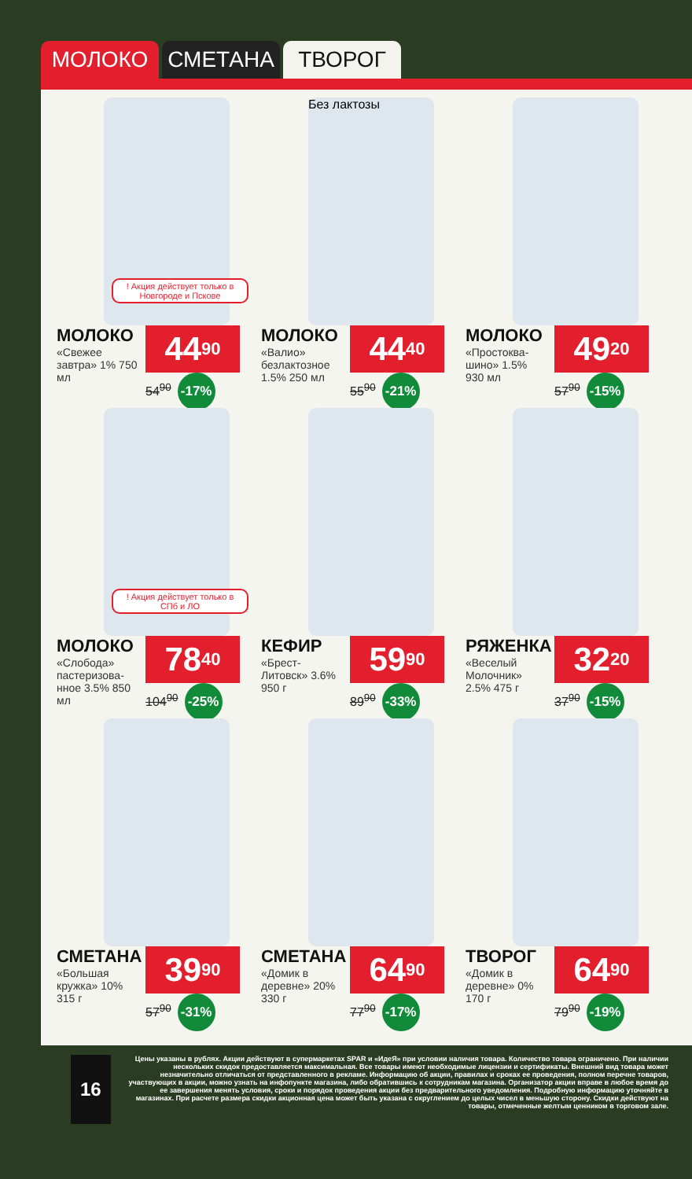МОЛОКО СМЕТАНА ТВОРОГ
! Акция действует только в Новгороде и Пскове
МОЛОКО
«Свежее завтра» 1% 750 мл
44<sup>90</sup>
54<sup>90</sup> -17%
Без лактозы
МОЛОКО
«Валио» безлактозное 1.5% 250 мл
44<sup>40</sup>
55<sup>90</sup> -21%
МОЛОКО
«Простоква-шино» 1.5% 930 мл
49<sup>20</sup>
57<sup>90</sup> -15%
! Акция действует только в СПб и ЛО
МОЛОКО
«Слобода» пастеризова-нное 3.5% 850 мл
78<sup>40</sup>
104<sup>90</sup> -25%
КЕФИР
«Брест-Литовск» 3.6% 950 г
59<sup>90</sup>
89<sup>90</sup> -33%
РЯЖЕНКА
«Веселый Молочник» 2.5% 475 г
32<sup>20</sup>
37<sup>90</sup> -15%
СМЕТАНА
«Большая кружка» 10% 315 г
39<sup>90</sup>
57<sup>90</sup> -31%
СМЕТАНА
«Домик в деревне» 20% 330 г
64<sup>90</sup>
77<sup>90</sup> -17%
ТВОРОГ
«Домик в деревне» 0% 170 г
64<sup>90</sup>
79<sup>90</sup> -19%
16
Цены указаны в рублях. Акции действуют в супермаркетах SPAR и «ИдеЯ» при условии наличия товара. Количество товара ограничено. При наличии нескольких скидок предоставляется максимальная. Все товары имеют необходимые лицензии и сертификаты. Внешний вид товара может незначительно отличаться от представленного в рекламе. Информацию об акции, правилах и сроках ее проведения, полном перечне товаров, участвующих в акции, можно узнать на инфопункте магазина, либо обратившись к сотрудникам магазина. Организатор акции вправе в любое время до ее завершения менять условия, сроки и порядок проведения акции без предварительного уведомления. Подробную информацию уточняйте в магазинах. При расчете размера скидки акционная цена может быть указана с округлением до целых чисел в меньшую сторону. Скидки действуют на товары, отмеченные желтым ценником в торговом зале.